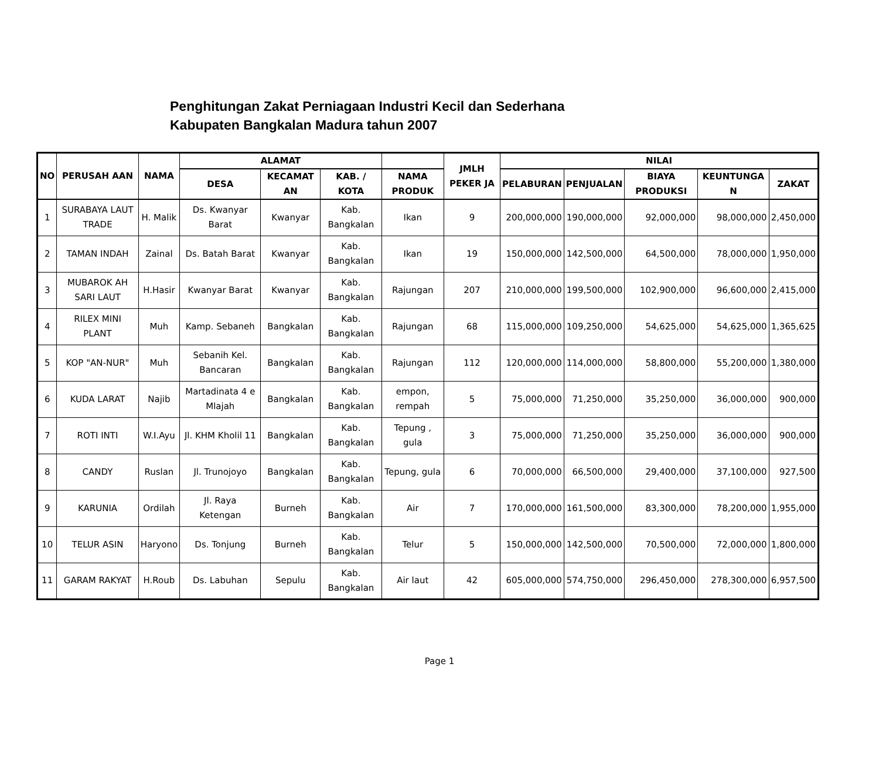Penghitungan Zakat Perniagaan Industri Kecil dan Sederhana
Kabupaten Bangkalan Madura tahun 2007
| NO | PERUSAH AAN | NAMA | ALAMAT | | | | JMLH PEKER JA | NILAI | | | | |
| --- | --- | --- | --- | --- | --- | --- | --- | --- | --- | --- | --- | --- |
| | | | DESA | KECAMAT AN | KAB. / KOTA | NAMA PRODUK | | PELABURAN | PENJUALAN | BIAYA PRODUKSI | KEUNTUNGA N | ZAKAT |
| 1 | SURABAYA LAUT TRADE | H. Malik | Ds. Kwanyar Barat | Kwanyar | Kab. Bangkalan | Ikan | 9 | 200,000,000 | 190,000,000 | 92,000,000 | 98,000,000 | 2,450,000 |
| 2 | TAMAN INDAH | Zainal | Ds. Batah Barat | Kwanyar | Kab. Bangkalan | Ikan | 19 | 150,000,000 | 142,500,000 | 64,500,000 | 78,000,000 | 1,950,000 |
| 3 | MUBAROK AH SARI LAUT | H.Hasir | Kwanyar Barat | Kwanyar | Kab. Bangkalan | Rajungan | 207 | 210,000,000 | 199,500,000 | 102,900,000 | 96,600,000 | 2,415,000 |
| 4 | RILEX MINI PLANT | Muh | Kamp. Sebaneh | Bangkalan | Kab. Bangkalan | Rajungan | 68 | 115,000,000 | 109,250,000 | 54,625,000 | 54,625,000 | 1,365,625 |
| 5 | KOP "AN-NUR" | Muh | Sebanih Kel. Bancaran | Bangkalan | Kab. Bangkalan | Rajungan | 112 | 120,000,000 | 114,000,000 | 58,800,000 | 55,200,000 | 1,380,000 |
| 6 | KUDA LARAT | Najib | Martadinata 4 e Mlajah | Bangkalan | Kab. Bangkalan | empon, rempah | 5 | 75,000,000 | 71,250,000 | 35,250,000 | 36,000,000 | 900,000 |
| 7 | ROTI INTI | W.I.Ayu | Jl. KHM Kholil 11 | Bangkalan | Kab. Bangkalan | Tepung , gula | 3 | 75,000,000 | 71,250,000 | 35,250,000 | 36,000,000 | 900,000 |
| 8 | CANDY | Ruslan | Jl. Trunojoyo | Bangkalan | Kab. Bangkalan | Tepung, gula | 6 | 70,000,000 | 66,500,000 | 29,400,000 | 37,100,000 | 927,500 |
| 9 | KARUNIA | Ordilah | Jl. Raya Ketengan | Burneh | Kab. Bangkalan | Air | 7 | 170,000,000 | 161,500,000 | 83,300,000 | 78,200,000 | 1,955,000 |
| 10 | TELUR ASIN | Haryono | Ds. Tonjung | Burneh | Kab. Bangkalan | Telur | 5 | 150,000,000 | 142,500,000 | 70,500,000 | 72,000,000 | 1,800,000 |
| 11 | GARAM RAKYAT | H.Roub | Ds. Labuhan | Sepulu | Kab. Bangkalan | Air laut | 42 | 605,000,000 | 574,750,000 | 296,450,000 | 278,300,000 | 6,957,500 |
Page 1